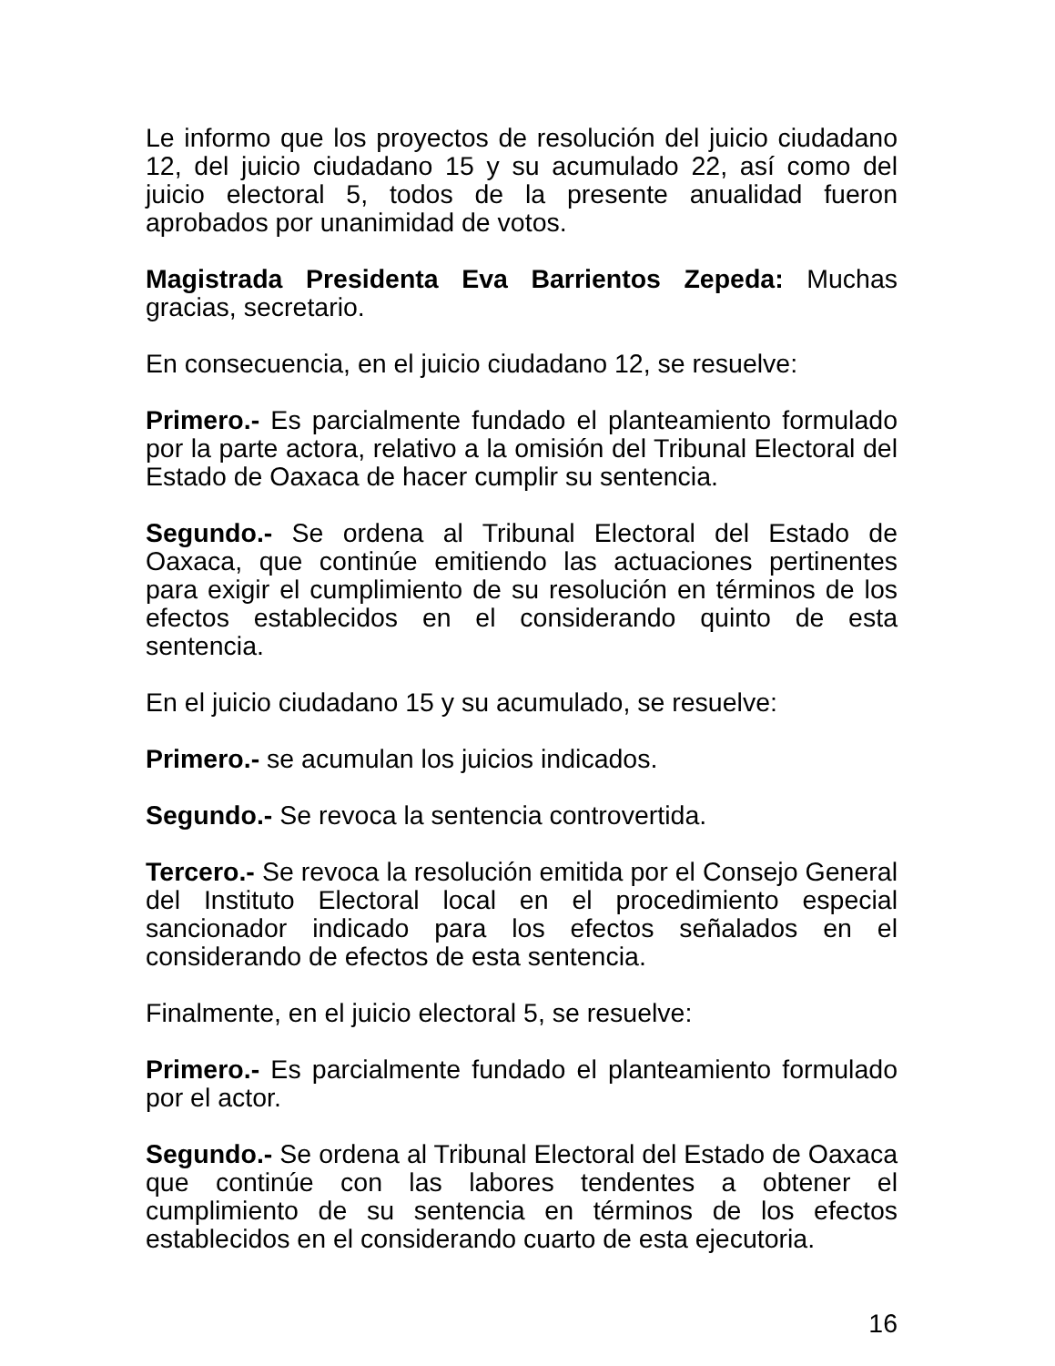Le informo que los proyectos de resolución del juicio ciudadano 12, del juicio ciudadano 15 y su acumulado 22, así como del juicio electoral 5, todos de la presente anualidad fueron aprobados por unanimidad de votos.
Magistrada Presidenta Eva Barrientos Zepeda: Muchas gracias, secretario.
En consecuencia, en el juicio ciudadano 12, se resuelve:
Primero.- Es parcialmente fundado el planteamiento formulado por la parte actora, relativo a la omisión del Tribunal Electoral del Estado de Oaxaca de hacer cumplir su sentencia.
Segundo.- Se ordena al Tribunal Electoral del Estado de Oaxaca, que continúe emitiendo las actuaciones pertinentes para exigir el cumplimiento de su resolución en términos de los efectos establecidos en el considerando quinto de esta sentencia.
En el juicio ciudadano 15 y su acumulado, se resuelve:
Primero.- se acumulan los juicios indicados.
Segundo.- Se revoca la sentencia controvertida.
Tercero.- Se revoca la resolución emitida por el Consejo General del Instituto Electoral local en el procedimiento especial sancionador indicado para los efectos señalados en el considerando de efectos de esta sentencia.
Finalmente, en el juicio electoral 5, se resuelve:
Primero.- Es parcialmente fundado el planteamiento formulado por el actor.
Segundo.- Se ordena al Tribunal Electoral del Estado de Oaxaca que continúe con las labores tendentes a obtener el cumplimiento de su sentencia en términos de los efectos establecidos en el considerando cuarto de esta ejecutoria.
16